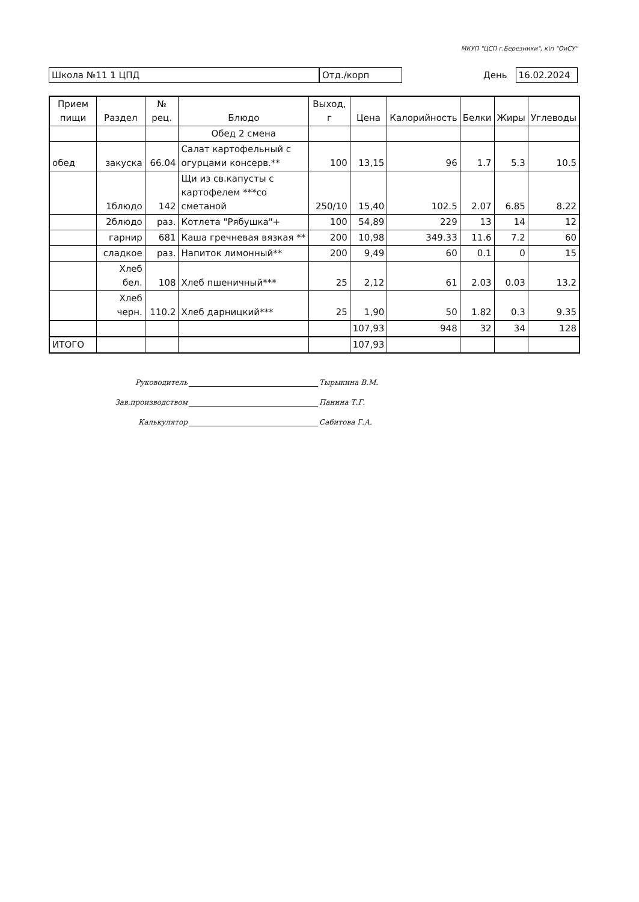МКУП "ЦСП г.Березники", к\п "ОиСУ"
Школа №11 1 ЦПД Отд./корп
День
16.02.2024
| Прием пищи | Раздел | № рец. | Блюдо | Выход, г | Цена | Калорийность | Белки | Жиры | Углеводы |
| --- | --- | --- | --- | --- | --- | --- | --- | --- | --- |
| | | | Обед 2 смена | | | | | | |
| обед | закуска | 66.04 | Салат картофельный с огурцами консерв.** | 100 | 13,15 | 96 | 1.7 | 5.3 | 10.5 |
| | 1блюдо | 142 | Щи из св.капусты с картофелем ***со сметаной | 250/10 | 15,40 | 102.5 | 2.07 | 6.85 | 8.22 |
| | 2блюдо | раз. | Котлета "Рябушка"+ | 100 | 54,89 | 229 | 13 | 14 | 12 |
| | гарнир | 681 | Каша гречневая вязкая ** | 200 | 10,98 | 349.33 | 11.6 | 7.2 | 60 |
| | сладкое | раз. | Напиток лимонный** | 200 | 9,49 | 60 | 0.1 | 0 | 15 |
| | Хлеб бел. | 108 | Хлеб пшеничный*** | 25 | 2,12 | 61 | 2.03 | 0.03 | 13.2 |
| | Хлеб черн. | 110.2 | Хлеб дарницкий*** | 25 | 1,90 | 50 | 1.82 | 0.3 | 9.35 |
| | | | | | 107,93 | 948 | 32 | 34 | 128 |
| ИТОГО | | | | | 107,93 | | | | |
Руководитель Тырыкина В.М.
Зав.производством Панина Т.Г.
Калькулятор Сабитова Г.А.